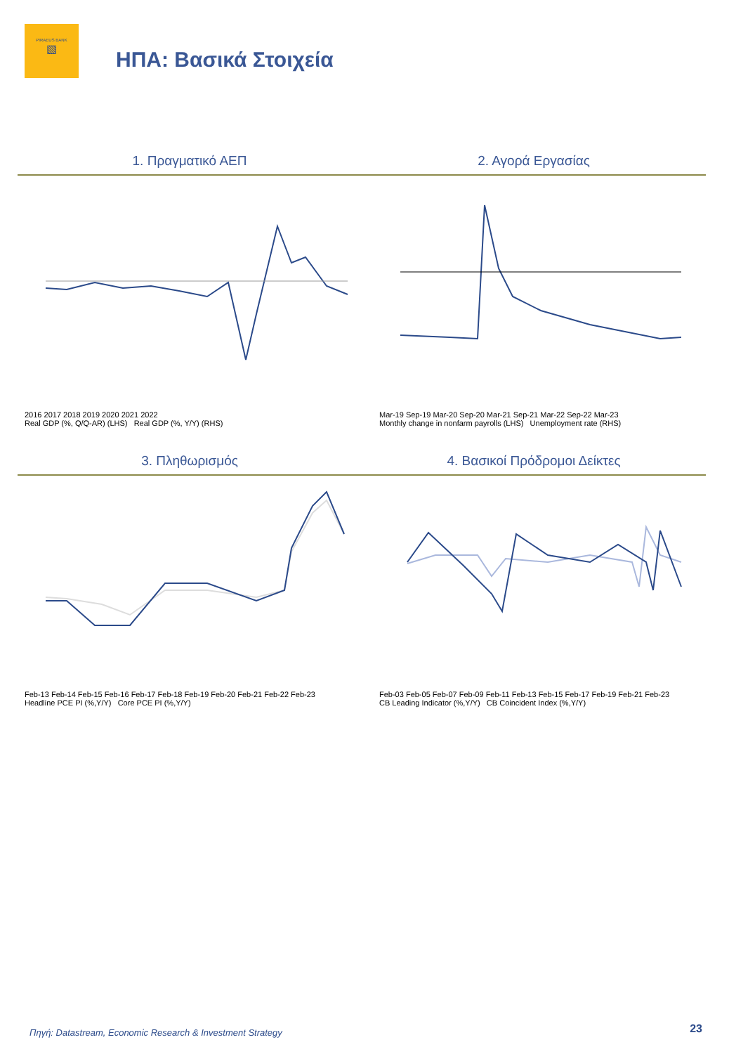PIRAEUS BANK
▧
ΗΠΑ: Βασικά Στοιχεία
1. Πραγματικό ΑΕΠ 2. Αγορά Εργασίας
2016 2017 2018 2019 2020 2021 2022
Real GDP (%, Q/Q-AR) (LHS) Real GDP (%, Y/Y) (RHS)
Mar-19 Sep-19 Mar-20 Sep-20 Mar-21 Sep-21 Mar-22 Sep-22 Mar-23
Monthly change in nonfarm payrolls (LHS) Unemployment rate (RHS)
3. Πληθωρισμός 4. Βασικοί Πρόδρομοι Δείκτες
Feb-13 Feb-14 Feb-15 Feb-16 Feb-17 Feb-18 Feb-19 Feb-20 Feb-21 Feb-22 Feb-23
Headline PCE PI (%,Y/Y) Core PCE PI (%,Y/Y)
Feb-03 Feb-05 Feb-07 Feb-09 Feb-11 Feb-13 Feb-15 Feb-17 Feb-19 Feb-21 Feb-23
CB Leading Indicator (%,Y/Y) CB Coincident Index (%,Y/Y)
Πηγή: Datastream, Economic Research & Investment Strategy
23